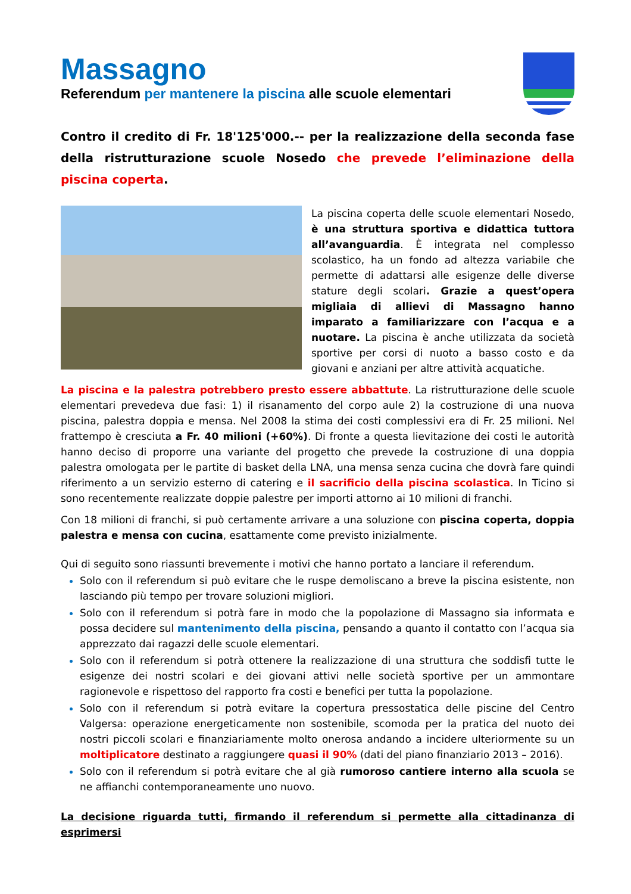Massagno
Referendum per mantenere la piscina alle scuole elementari
Contro il credito di Fr. 18'125'000.-- per la realizzazione della seconda fase della ristrutturazione scuole Nosedo che prevede l’eliminazione della piscina coperta.
La piscina coperta delle scuole elementari Nosedo, è una struttura sportiva e didattica tuttora all’avanguardia. È integrata nel complesso scolastico, ha un fondo ad altezza variabile che permette di adattarsi alle esigenze delle diverse stature degli scolari. Grazie a quest’opera migliaia di allievi di Massagno hanno imparato a familiarizzare con l’acqua e a nuotare. La piscina è anche utilizzata da società sportive per corsi di nuoto a basso costo e da giovani e anziani per altre attività acquatiche.
La piscina e la palestra potrebbero presto essere abbattute. La ristrutturazione delle scuole elementari prevedeva due fasi: 1) il risanamento del corpo aule 2) la costruzione di una nuova piscina, palestra doppia e mensa. Nel 2008 la stima dei costi complessivi era di Fr. 25 milioni. Nel frattempo è cresciuta a Fr. 40 milioni (+60%). Di fronte a questa lievitazione dei costi le autorità hanno deciso di proporre una variante del progetto che prevede la costruzione di una doppia palestra omologata per le partite di basket della LNA, una mensa senza cucina che dovrà fare quindi riferimento a un servizio esterno di catering e il sacrificio della piscina scolastica. In Ticino si sono recentemente realizzate doppie palestre per importi attorno ai 10 milioni di franchi.
Con 18 milioni di franchi, si può certamente arrivare a una soluzione con piscina coperta, doppia palestra e mensa con cucina, esattamente come previsto inizialmente.
Qui di seguito sono riassunti brevemente i motivi che hanno portato a lanciare il referendum.
Solo con il referendum si può evitare che le ruspe demoliscano a breve la piscina esistente, non lasciando più tempo per trovare soluzioni migliori.
Solo con il referendum si potrà fare in modo che la popolazione di Massagno sia informata e possa decidere sul mantenimento della piscina, pensando a quanto il contatto con l’acqua sia apprezzato dai ragazzi delle scuole elementari.
Solo con il referendum si potrà ottenere la realizzazione di una struttura che soddisfi tutte le esigenze dei nostri scolari e dei giovani attivi nelle società sportive per un ammontare ragionevole e rispettoso del rapporto fra costi e benefici per tutta la popolazione.
Solo con il referendum si potrà evitare la copertura pressostatica delle piscine del Centro Valgersa: operazione energeticamente non sostenibile, scomoda per la pratica del nuoto dei nostri piccoli scolari e finanziariamente molto onerosa andando a incidere ulteriormente su un moltiplicatore destinato a raggiungere quasi il 90% (dati del piano finanziario 2013 – 2016).
Solo con il referendum si potrà evitare che al già rumoroso cantiere interno alla scuola se ne affianchi contemporaneamente uno nuovo.
La decisione riguarda tutti, firmando il referendum si permette alla cittadinanza di esprimersi